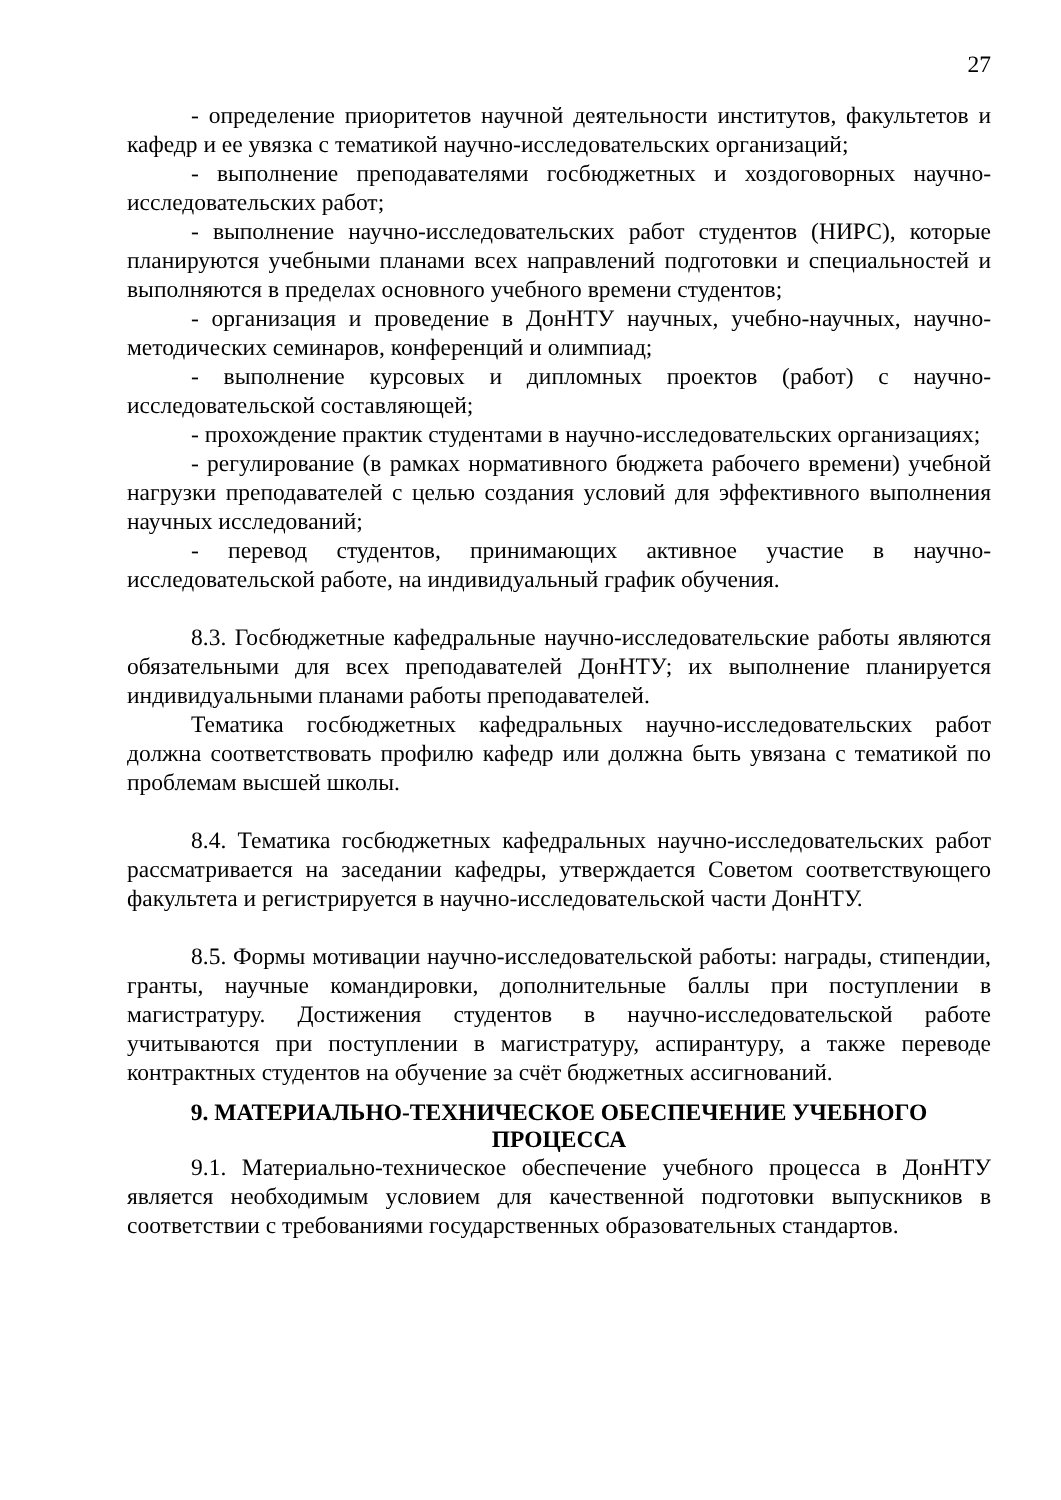27
- определение приоритетов научной деятельности институтов, факультетов и кафедр и ее увязка с тематикой научно-исследовательских организаций;
- выполнение преподавателями госбюджетных и хоздоговорных научно-исследовательских работ;
- выполнение научно-исследовательских работ студентов (НИРС), которые планируются учебными планами всех направлений подготовки и специальностей и выполняются в пределах основного учебного времени студентов;
- организация и проведение в ДонНТУ научных, учебно-научных, научно-методических семинаров, конференций и олимпиад;
- выполнение курсовых и дипломных проектов (работ) с научно-исследовательской составляющей;
- прохождение практик студентами в научно-исследовательских организациях;
- регулирование (в рамках нормативного бюджета рабочего времени) учебной нагрузки преподавателей с целью создания условий для эффективного выполнения научных исследований;
- перевод студентов, принимающих активное участие в научно-исследовательской работе, на индивидуальный график обучения.
8.3. Госбюджетные кафедральные научно-исследовательские работы являются обязательными для всех преподавателей ДонНТУ; их выполнение планируется индивидуальными планами работы преподавателей.
Тематика госбюджетных кафедральных научно-исследовательских работ должна соответствовать профилю кафедр или должна быть увязана с тематикой по проблемам высшей школы.
8.4. Тематика госбюджетных кафедральных научно-исследовательских работ рассматривается на заседании кафедры, утверждается Советом соответствующего факультета и регистрируется в научно-исследовательской части ДонНТУ.
8.5. Формы мотивации научно-исследовательской работы: награды, стипендии, гранты, научные командировки, дополнительные баллы при поступлении в магистратуру. Достижения студентов в научно-исследовательской работе учитываются при поступлении в магистратуру, аспирантуру, а также переводе контрактных студентов на обучение за счёт бюджетных ассигнований.
9. МАТЕРИАЛЬНО-ТЕХНИЧЕСКОЕ ОБЕСПЕЧЕНИЕ УЧЕБНОГО ПРОЦЕССА
9.1. Материально-техническое обеспечение учебного процесса в ДонНТУ является необходимым условием для качественной подготовки выпускников в соответствии с требованиями государственных образовательных стандартов.